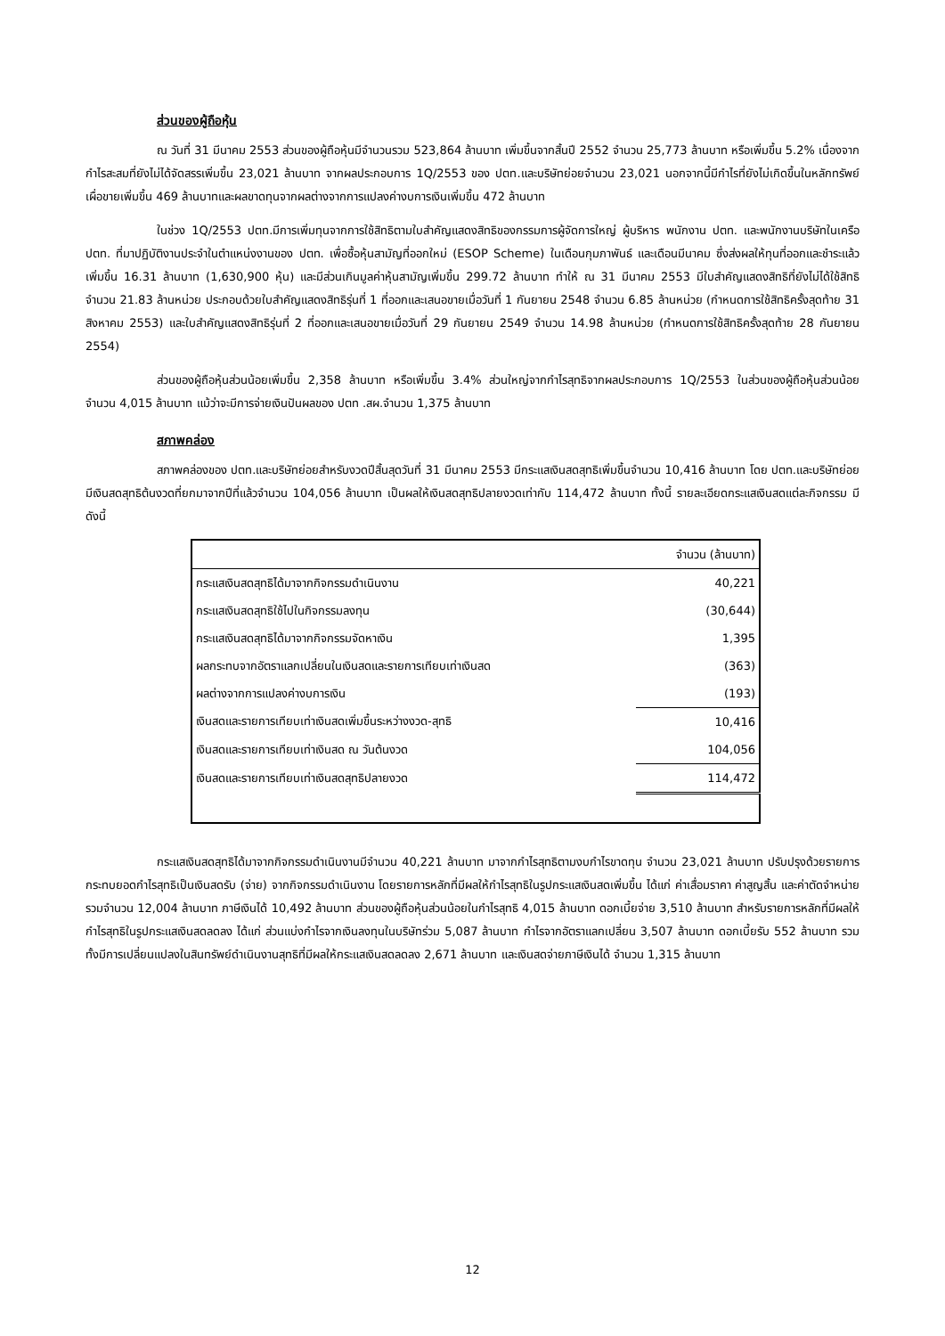ส่วนของผู้ถือหุ้น
ณ วันที่ 31 มีนาคม 2553 ส่วนของผู้ถือหุ้นมีจำนวนรวม 523,864 ล้านบาท เพิ่มขึ้นจากสิ้นปี 2552 จำนวน 25,773 ล้านบาท หรือเพิ่มขึ้น 5.2% เนื่องจากกำไรสะสมที่ยังไม่ได้จัดสรรเพิ่มขึ้น 23,021 ล้านบาท จากผลประกอบการ 1Q/2553 ของ ปตท.และบริษัทย่อยจำนวน 23,021 นอกจากนี้มีกำไรที่ยังไม่เกิดขึ้นในหลักทรัพย์เผื่อขายเพิ่มขึ้น 469 ล้านบาทและผลขาดทุนจากผลต่างจากการแปลงค่างบการเงินเพิ่มขึ้น 472 ล้านบาท
ในช่วง 1Q/2553 ปตท.มีการเพิ่มทุนจากการใช้สิทธิตามใบสำคัญแสดงสิทธิของกรรมการผู้จัดการใหญ่ ผู้บริหาร พนักงาน ปตท. และพนักงานบริษัทในเครือ ปตท. ที่มาปฏิบัติงานประจำในตำแหน่งงานของ ปตท. เพื่อซื้อหุ้นสามัญที่ออกใหม่ (ESOP Scheme) ในเดือนกุมภาพันธ์ และเดือนมีนาคม ซึ่งส่งผลให้ทุนที่ออกและชำระแล้วเพิ่มขึ้น 16.31 ล้านบาท (1,630,900 หุ้น) และมีส่วนเกินมูลค่าหุ้นสามัญเพิ่มขึ้น 299.72 ล้านบาท ทำให้ ณ 31 มีนาคม 2553 มีใบสำคัญแสดงสิทธิที่ยังไม่ได้ใช้สิทธิ จำนวน 21.83 ล้านหน่วย ประกอบด้วยใบสำคัญแสดงสิทธิรุ่นที่ 1 ที่ออกและเสนอขายเมื่อวันที่ 1 กันยายน 2548 จำนวน 6.85 ล้านหน่วย (กำหนดการใช้สิทธิครั้งสุดท้าย 31 สิงหาคม 2553) และใบสำคัญแสดงสิทธิรุ่นที่ 2 ที่ออกและเสนอขายเมื่อวันที่ 29 กันยายน 2549 จำนวน 14.98 ล้านหน่วย (กำหนดการใช้สิทธิครั้งสุดท้าย 28 กันยายน 2554)
ส่วนของผู้ถือหุ้นส่วนน้อยเพิ่มขึ้น 2,358 ล้านบาท หรือเพิ่มขึ้น 3.4% ส่วนใหญ่จากกำไรสุทธิจากผลประกอบการ 1Q/2553 ในส่วนของผู้ถือหุ้นส่วนน้อยจำนวน 4,015 ล้านบาท แม้ว่าจะมีการจ่ายเงินปันผลของ ปตท .สผ.จำนวน 1,375 ล้านบาท
สภาพคล่อง
สภาพคล่องของ ปตท.และบริษัทย่อยสำหรับงวดปีสิ้นสุดวันที่ 31 มีนาคม 2553 มีกระแสเงินสดสุทธิเพิ่มขึ้นจำนวน 10,416 ล้านบาท โดย ปตท.และบริษัทย่อยมีเงินสดสุทธิต้นงวดที่ยกมาจากปีที่แล้วจำนวน 104,056 ล้านบาท เป็นผลให้เงินสดสุทธิปลายงวดเท่ากับ 114,472 ล้านบาท ทั้งนี้ รายละเอียดกระแสเงินสดแต่ละกิจกรรม มีดังนี้
| | จำนวน (ล้านบาท) |
| --- | --- |
| กระแสเงินสดสุทธิได้มาจากกิจกรรมดำเนินงาน | 40,221 |
| กระแสเงินสดสุทธิใช้ไปในกิจกรรมลงทุน | (30,644) |
| กระแสเงินสดสุทธิได้มาจากกิจกรรมจัดหาเงิน | 1,395 |
| ผลกระทบจากอัตราแลกเปลี่ยนในเงินสดและรายการเทียบเท่าเงินสด | (363) |
| ผลต่างจากการแปลงค่างบการเงิน | (193) |
| เงินสดและรายการเทียบเท่าเงินสดเพิ่มขึ้นระหว่างงวด-สุทธิ | 10,416 |
| เงินสดและรายการเทียบเท่าเงินสด ณ วันต้นงวด | 104,056 |
| เงินสดและรายการเทียบเท่าเงินสดสุทธิปลายงวด | 114,472 |
กระแสเงินสดสุทธิได้มาจากกิจกรรมดำเนินงานมีจำนวน 40,221 ล้านบาท มาจากกำไรสุทธิตามงบกำไรขาดทุน จำนวน 23,021 ล้านบาท ปรับปรุงด้วยรายการกระทบยอดกำไรสุทธิเป็นเงินสดรับ (จ่าย) จากกิจกรรมดำเนินงาน โดยรายการหลักที่มีผลให้กำไรสุทธิในรูปกระแสเงินสดเพิ่มขึ้น ได้แก่ ค่าเสื่อมราคา ค่าสูญสิ้น และค่าตัดจำหน่ายรวมจำนวน 12,004 ล้านบาท ภาษีเงินได้ 10,492 ล้านบาท ส่วนของผู้ถือหุ้นส่วนน้อยในกำไรสุทธิ 4,015 ล้านบาท ดอกเบี้ยจ่าย 3,510 ล้านบาท สำหรับรายการหลักที่มีผลให้กำไรสุทธิในรูปกระแสเงินสดลดลง ได้แก่ ส่วนแบ่งกำไรจากเงินลงทุนในบริษัทร่วม 5,087 ล้านบาท กำไรจากอัตราแลกเปลี่ยน 3,507 ล้านบาท ดอกเบี้ยรับ 552 ล้านบาท รวมทั้งมีการเปลี่ยนแปลงในสินทรัพย์ดำเนินงานสุทธิที่มีผลให้กระแสเงินสดลดลง 2,671 ล้านบาท และเงินสดจ่ายภาษีเงินได้ จำนวน 1,315 ล้านบาท
12